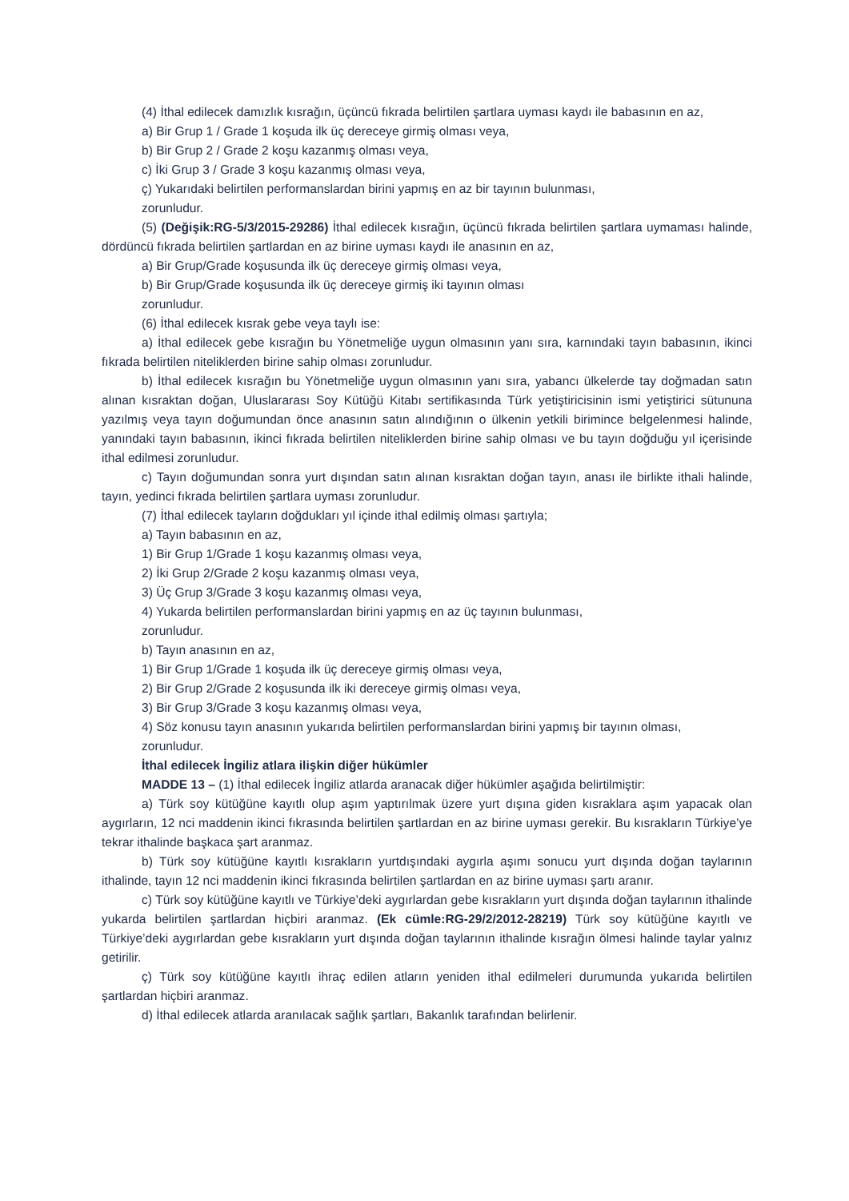(4) İthal edilecek damızlık kısrağın, üçüncü fıkrada belirtilen şartlara uyması kaydı ile babasının en az,
a) Bir Grup 1 / Grade 1 koşuda ilk üç dereceye girmiş olması veya,
b) Bir Grup 2 / Grade 2 koşu kazanmış olması veya,
c) İki Grup 3 / Grade 3 koşu kazanmış olması veya,
ç) Yukarıdaki belirtilen performanslardan birini yapmış en az bir tayının bulunması,
zorunludur.
(5) (Değişik:RG-5/3/2015-29286) İthal edilecek kısrağın, üçüncü fıkrada belirtilen şartlara uymaması halinde, dördüncü fıkrada belirtilen şartlardan en az birine uyması kaydı ile anasının en az,
a) Bir Grup/Grade koşusunda ilk üç dereceye girmiş olması veya,
b) Bir Grup/Grade koşusunda ilk üç dereceye girmiş iki tayının olması
zorunludur.
(6) İthal edilecek kısrak gebe veya taylı ise:
a) İthal edilecek gebe kısrağın bu Yönetmeliğe uygun olmasının yanı sıra, karnındaki tayın babasının, ikinci fıkrada belirtilen niteliklerden birine sahip olması zorunludur.
b) İthal edilecek kısrağın bu Yönetmeliğe uygun olmasının yanı sıra, yabancı ülkelerde tay doğmadan satın alınan kısraktan doğan, Uluslararası Soy Kütüğü Kitabı sertifikasında Türk yetiştiricisinin ismi yetiştirici sütununa yazılmış veya tayın doğumundan önce anasının satın alındığının o ülkenin yetkili birimince belgelenmesi halinde, yanındaki tayın babasının, ikinci fıkrada belirtilen niteliklerden birine sahip olması ve bu tayın doğduğu yıl içerisinde ithal edilmesi zorunludur.
c) Tayın doğumundan sonra yurt dışından satın alınan kısraktan doğan tayın, anası ile birlikte ithali halinde, tayın, yedinci fıkrada belirtilen şartlara uyması zorunludur.
(7) İthal edilecek tayların doğdukları yıl içinde ithal edilmiş olması şartıyla;
a) Tayın babasının en az,
1) Bir Grup 1/Grade 1 koşu kazanmış olması veya,
2) İki Grup 2/Grade 2 koşu kazanmış olması veya,
3) Üç Grup 3/Grade 3 koşu kazanmış olması veya,
4) Yukarda belirtilen performanslardan birini yapmış en az üç tayının bulunması,
zorunludur.
b) Tayın anasının en az,
1) Bir Grup 1/Grade 1 koşuda ilk üç dereceye girmiş olması veya,
2) Bir Grup 2/Grade 2 koşusunda ilk iki dereceye girmiş olması veya,
3) Bir Grup 3/Grade 3 koşu kazanmış olması veya,
4) Söz konusu tayın anasının yukarıda belirtilen performanslardan birini yapmış bir tayının olması,
zorunludur.
İthal edilecek İngiliz atlara ilişkin diğer hükümler
MADDE 13 – (1) İthal edilecek İngiliz atlarda aranacak diğer hükümler aşağıda belirtilmiştir:
a) Türk soy kütüğüne kayıtlı olup aşım yaptırılmak üzere yurt dışına giden kısraklara aşım yapacak olan aygırların, 12 nci maddenin ikinci fıkrasında belirtilen şartlardan en az birine uyması gerekir. Bu kısrakların Türkiye’ye tekrar ithalinde başkaca şart aranmaz.
b) Türk soy kütüğüne kayıtlı kısrakların yurtdışındaki aygırla aşımı sonucu yurt dışında doğan taylarının ithalinde, tayın 12 nci maddenin ikinci fıkrasında belirtilen şartlardan en az birine uyması şartı aranır.
c) Türk soy kütüğüne kayıtlı ve Türkiye’deki aygırlardan gebe kısrakların yurt dışında doğan taylarının ithalinde yukarda belirtilen şartlardan hiçbiri aranmaz. (Ek cümle:RG-29/2/2012-28219) Türk soy kütüğüne kayıtlı ve Türkiye’deki aygırlardan gebe kısrakların yurt dışında doğan taylarının ithalinde kısrağın ölmesi halinde taylar yalnız getirilir.
ç) Türk soy kütüğüne kayıtlı ihraç edilen atların yeniden ithal edilmeleri durumunda yukarıda belirtilen şartlardan hiçbiri aranmaz.
d) İthal edilecek atlarda aranılacak sağlık şartları, Bakanlık tarafından belirlenir.